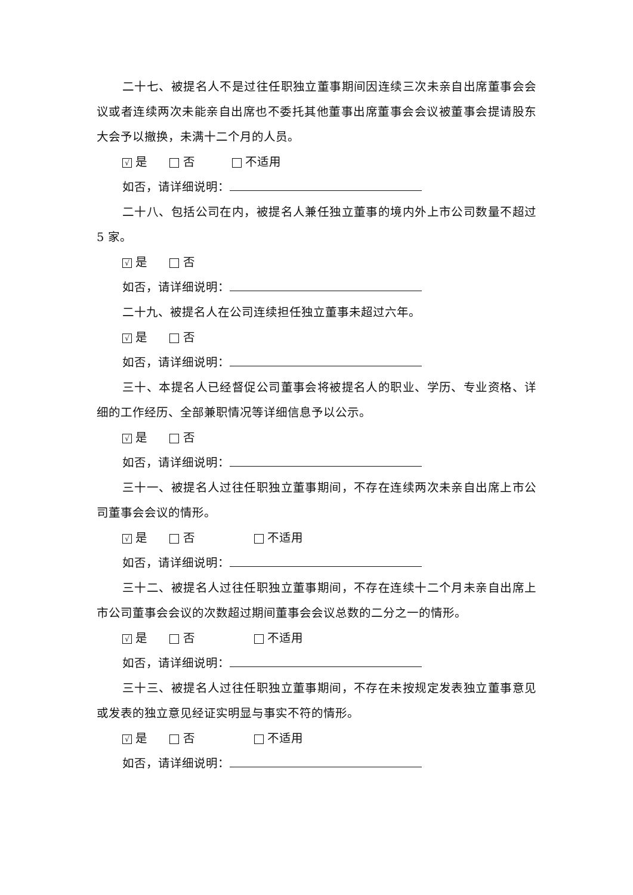二十七、被提名人不是过往任职独立董事期间因连续三次未亲自出席董事会会议或者连续两次未能亲自出席也不委托其他董事出席董事会会议被董事会提请股东大会予以撤换，未满十二个月的人员。
√ 是 否 不适用
如否，请详细说明：
二十八、包括公司在内，被提名人兼任独立董事的境内外上市公司数量不超过 5 家。
√ 是 否
如否，请详细说明：
二十九、被提名人在公司连续担任独立董事未超过六年。
√ 是 否
如否，请详细说明：
三十、本提名人已经督促公司董事会将被提名人的职业、学历、专业资格、详细的工作经历、全部兼职情况等详细信息予以公示。
√ 是 否
如否，请详细说明：
三十一、被提名人过往任职独立董事期间，不存在连续两次未亲自出席上市公司董事会会议的情形。
√ 是 否 不适用
如否，请详细说明：
三十二、被提名人过往任职独立董事期间，不存在连续十二个月未亲自出席上市公司董事会会议的次数超过期间董事会会议总数的二分之一的情形。
√ 是 否 不适用
如否，请详细说明：
三十三、被提名人过往任职独立董事期间，不存在未按规定发表独立董事意见或发表的独立意见经证实明显与事实不符的情形。
√ 是 否 不适用
如否，请详细说明：